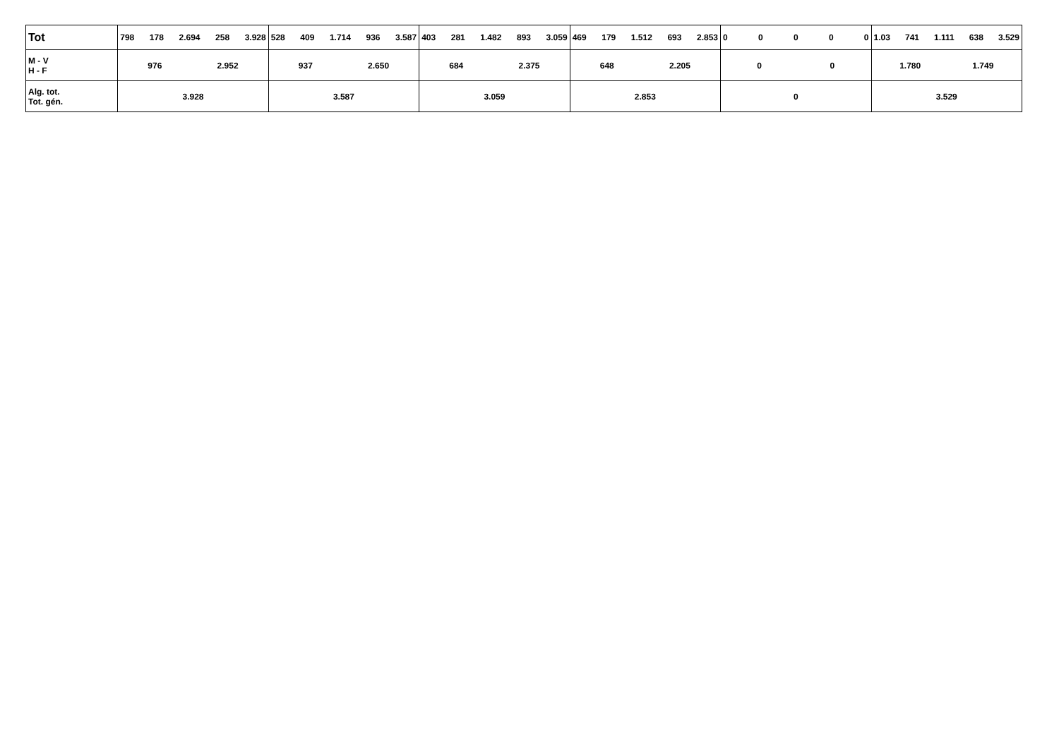| Tot | 798 178 2.694 258 3.928 | 528 409 1.714 936 3.587 | 403 281 1.482 893 3.059 | 469 179 1.512 693 2.853 | 0 0 0 0 0 | 1.03 741 1.111 638 3.529 |
| M - V H - F | 976 2.952 | 937 2.650 | 684 2.375 | 648 2.205 | 0 0 | 1.780 1.749 |
| Alg. tot. Tot. gén. | 3.928 | 3.587 | 3.059 | 2.853 | 0 | 3.529 |